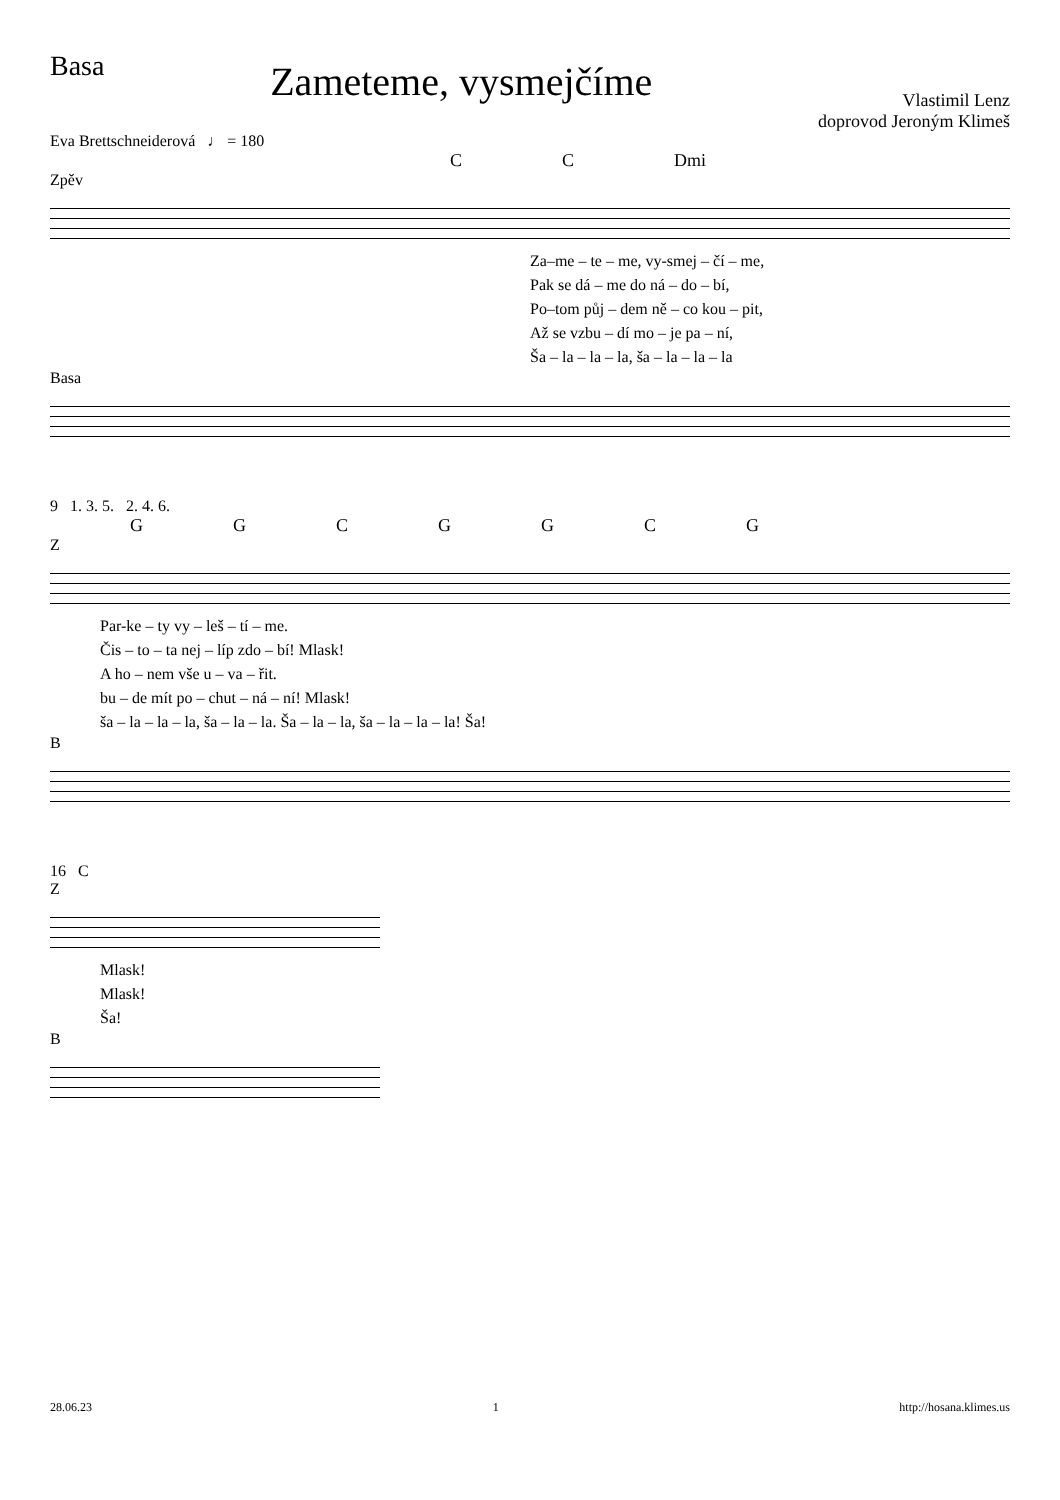Basa
Zameteme, vysmejčíme
Vlastimil Lenz
doprovod Jeroným Klimeš
Eva Brettschneiderová ♩ = 180
CC Dmi
Zpěv
Za–me – te – me, vy-smej – čí – me,
Pak se dá – me do ná – do – bí,
Po–tom půj – dem ně – co kou – pit,
Až se vzbu – dí mo – je pa – ní,
Ša – la – la – la, ša – la – la – la
Basa
9 1. 3. 5. 2. 4. 6.
GGCGGCG
Z
Par-ke – ty vy – leš – tí – me.
Čis – to – ta nej – líp zdo – bí! Mlask!
A ho – nem vše u – va – řit.
bu – de mít po – chut – ná – ní! Mlask!
ša – la – la – la, ša – la – la. Ša – la – la, ša – la – la – la! Ša!
B
16 C
Z
Mlask!
Mlask!
Ša!
B
28.06.23 1 http://hosana.klimes.us